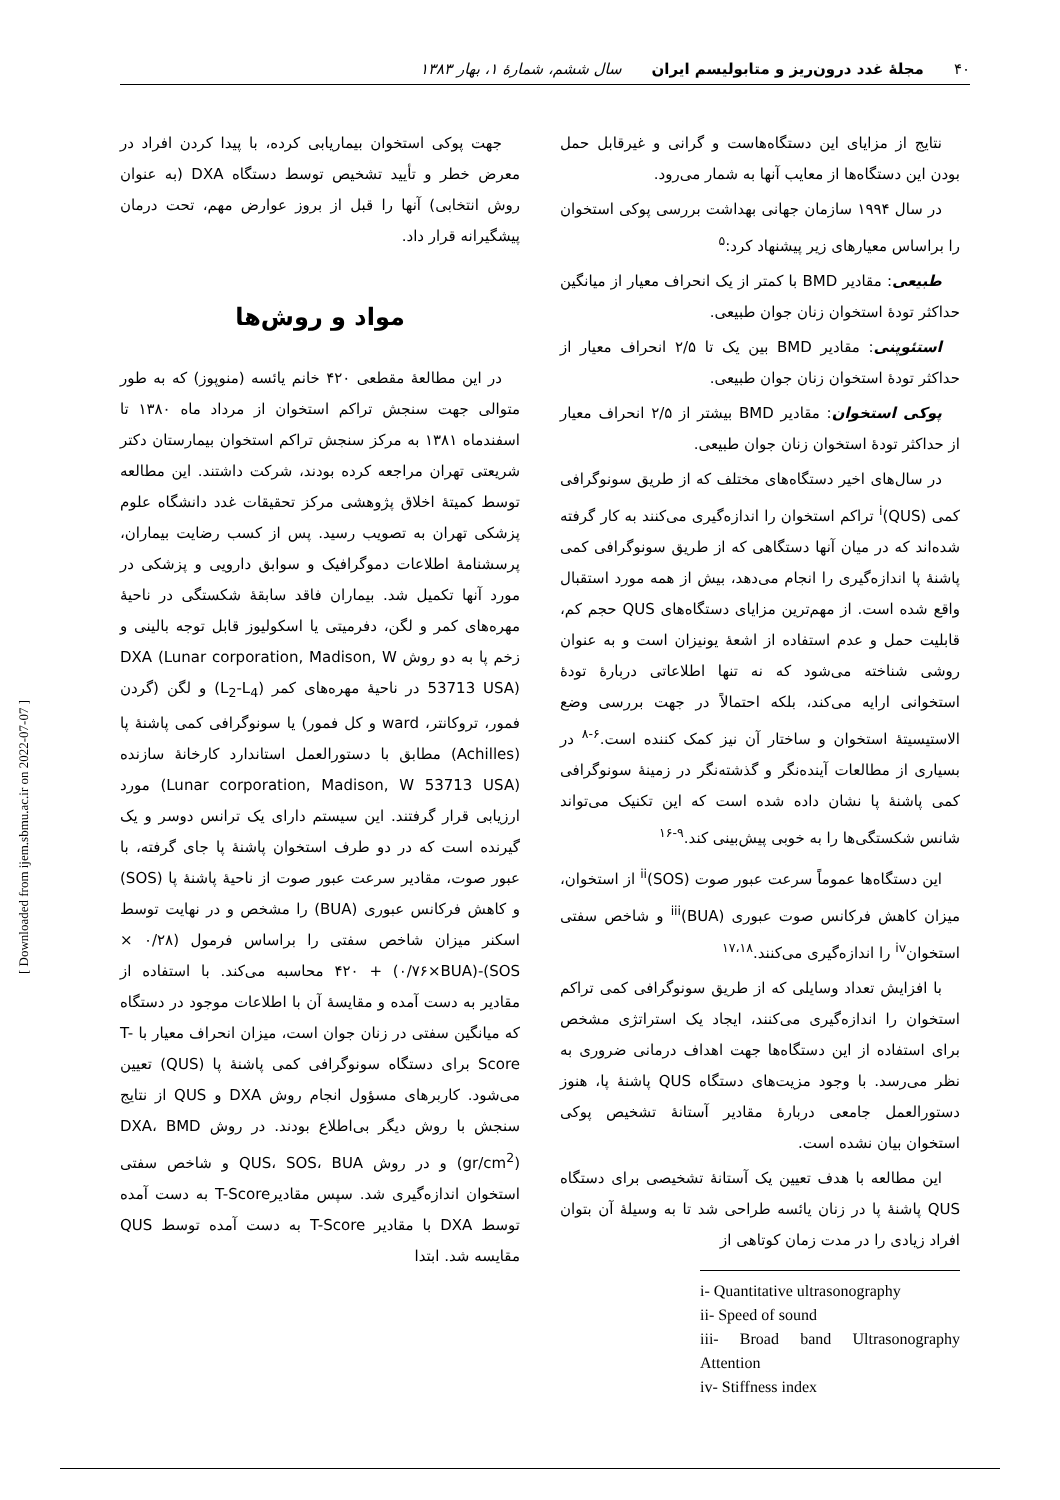۴۰ مجلۀ غدد درون‌ریز و متابولیسم ایران سال ششم، شمارۀ ۱، بهار ۱۳۸۳
نتایج از مزایای این دستگاه‌هاست و گرانی و غیرقابل حمل بودن این دستگاه‌ها از معایب آنها به شمار می‌رود.
در سال ۱۹۹۴ سازمان جهانی بهداشت بررسی پوکی استخوان را براساس معیارهای زیر پیشنهاد کرد:<sup>۵</sup>
طبیعی: مقادیر BMD با کمتر از یک انحراف معیار از میانگین حداکثر تودۀ استخوان زنان جوان طبیعی.
استئوپنی: مقادیر BMD بین یک تا ۲/۵ انحراف معیار از حداکثر تودۀ استخوان زنان جوان طبیعی.
پوکی استخوان: مقادیر BMD بیشتر از ۲/۵ انحراف معیار از حداکثر تودۀ استخوان زنان جوان طبیعی.
در سال‌های اخیر دستگاه‌های مختلف که از طریق سونوگرافی کمی (QUS)<sup>i</sup> تراکم استخوان را اندازه‌گیری می‌کنند به کار گرفته شده‌اند که در میان آنها دستگاهی که از طریق سونوگرافی کمی پاشنۀ پا اندازه‌گیری را انجام می‌دهد، بیش از همه مورد استقبال واقع شده است. از مهم‌ترین مزایای دستگاه‌های QUS حجم کم، قابلیت حمل و عدم استفاده از اشعۀ یونیزان است و به عنوان روشی شناخته می‌شود که نه تنها اطلاعاتی دربارۀ تودۀ استخوانی ارایه می‌کند، بلکه احتمالاً در جهت بررسی وضع الاستیسیتۀ استخوان و ساختار آن نیز کمک کننده است.<sup>۶-۸</sup> در بسیاری از مطالعات آینده‌نگر و گذشته‌نگر در زمینۀ سونوگرافی کمی پاشنۀ پا نشان داده شده است که این تکنیک می‌تواند شانس شکستگی‌ها را به خوبی پیش‌بینی کند.<sup>۹-۱۶</sup>
این دستگاه‌ها عموماً سرعت عبور صوت (SOS)<sup>ii</sup> از استخوان، میزان کاهش فرکانس صوت عبوری (BUA)<sup>iii</sup> و شاخص سفتی استخوان<sup>iv</sup> را اندازه‌گیری می‌کنند.<sup>۱۷،۱۸</sup>
با افزایش تعداد وسایلی که از طریق سونوگرافی کمی تراکم استخوان را اندازه‌گیری می‌کنند، ایجاد یک استراتژی مشخص برای استفاده از این دستگاه‌ها جهت اهداف درمانی ضروری به نظر می‌رسد. با وجود مزیت‌های دستگاه QUS پاشنۀ پا، هنوز دستورالعمل جامعی دربارۀ مقادیر آستانۀ تشخیص پوکی استخوان بیان نشده است.
این مطالعه با هدف تعیین یک آستانۀ تشخیصی برای دستگاه QUS پاشنۀ پا در زنان یائسه طراحی شد تا به وسیلۀ آن بتوان افراد زیادی را در مدت زمان کوتاهی از
i- Quantitative ultrasonography
ii- Speed of sound
iii- Broad band Ultrasonography Attention
iv- Stiffness index
جهت پوکی استخوان بیماریابی کرده، با پیدا کردن افراد در معرض خطر و تأیید تشخیص توسط دستگاه DXA (به عنوان روش انتخابی) آنها را قبل از بروز عوارض مهم، تحت درمان پیشگیرانه قرار داد.
مواد و روش‌ها
در این مطالعۀ مقطعی ۴۲۰ خانم یائسه (منوپوز) که به طور متوالی جهت سنجش تراکم استخوان از مرداد ماه ۱۳۸۰ تا اسفندماه ۱۳۸۱ به مرکز سنجش تراکم استخوان بیمارستان دکتر شریعتی تهران مراجعه کرده بودند، شرکت داشتند. این مطالعه توسط کمیتۀ اخلاق پژوهشی مرکز تحقیقات غدد دانشگاه علوم پزشکی تهران به تصویب رسید. پس از کسب رضایت بیماران، پرسشنامۀ اطلاعات دموگرافیک و سوابق دارویی و پزشکی در مورد آنها تکمیل شد. بیماران فاقد سابقۀ شکستگی در ناحیۀ مهره‌های کمر و لگن، دفرمیتی یا اسکولیوز قابل توجه بالینی و زخم پا به دو روش DXA (Lunar corporation, Madison, W 53713 USA) در ناحیۀ مهره‌های کمر (L<sub>2</sub>-L<sub>4</sub>) و لگن (گردن فمور، تروکانتر، ward و کل فمور) یا سونوگرافی کمی پاشنۀ پا (Achilles) مطابق با دستورالعمل استاندارد کارخانۀ سازنده (Lunar corporation, Madison, W 53713 USA) مورد ارزیابی قرار گرفتند. این سیستم دارای یک ترانس دوسر و یک گیرنده است که در دو طرف استخوان پاشنۀ پا جای گرفته، با عبور صوت، مقادیر سرعت عبور صوت از ناحیۀ پاشنۀ پا (SOS) و کاهش فرکانس عبوری (BUA) را مشخص و در نهایت توسط اسکنر میزان شاخص سفتی را براساس فرمول (۰/۲۸ × SOS)-۴۲۰ + (۰/۷۶×BUA) محاسبه می‌کند. با استفاده از مقادیر به دست آمده و مقایسۀ آن با اطلاعات موجود در دستگاه که میانگین سفتی در زنان جوان است، میزان انحراف معیار با T-Score برای دستگاه سونوگرافی کمی پاشنۀ پا (QUS) تعیین می‌شود. کاربرهای مسؤول انجام روش DXA و QUS از نتایج سنجش با روش دیگر بی‌اطلاع بودند. در روش DXA، BMD (gr/cm<sup>2</sup>) و در روش QUS، SOS، BUA و شاخص سفتی استخوان اندازه‌گیری شد. سپس مقادیرT-Score به دست آمده توسط DXA با مقادیر T-Score به دست آمده توسط QUS مقایسه شد. ابتدا
[ Downloaded from ijem.sbmu.ac.ir on 2022-07-07 ]